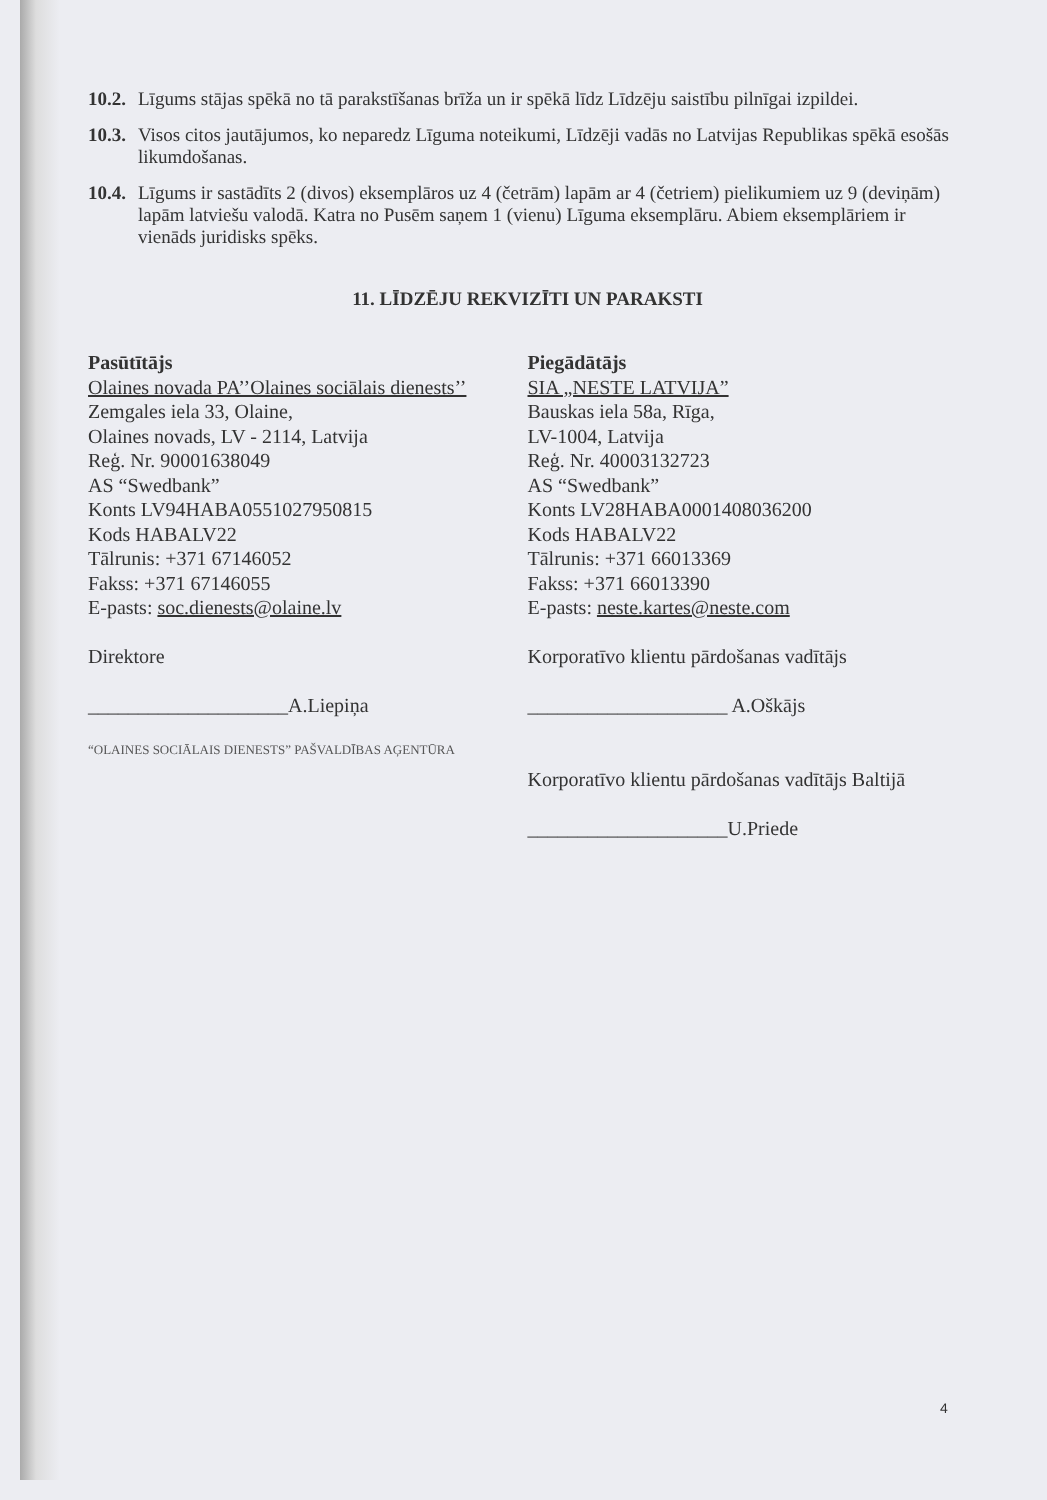10.2. Līgums stājas spēkā no tā parakstīšanas brīža un ir spēkā līdz Līdzēju saistību pilnīgai izpildei.
10.3. Visos citos jautājumos, ko neparedz Līguma noteikumi, Līdzēji vadās no Latvijas Republikas spēkā esošās likumdošanas.
10.4. Līgums ir sastādīts 2 (divos) eksemplāros uz 4 (četrām) lapām ar 4 (četriem) pielikumiem uz 9 (deviņām) lapām latviešu valodā. Katra no Pusēm saņem 1 (vienu) Līguma eksemplāru. Abiem eksemplāriem ir vienāds juridisks spēks.
11. LĪDZĒJU REKVIZĪTI UN PARAKSTI
Pasūtītājs
Olaines novada PA’’Olaines sociālais dienests’’
Zemgales iela 33, Olaine,
Olaines novads, LV - 2114, Latvija
Reģ. Nr. 90001638049
AS “Swedbank”
Konts LV94HABA0551027950815
Kods HABALV22
Tālrunis: +371 67146052
Fakss: +371 67146055
E-pasts: soc.dienests@olaine.lv
Direktore
____________________A.Liepiņa
“OLAINES SOCIĀLAIS DIENESTS” PAŠVALDĪBAS AĢENTŪRA
Piegādātājs
SIA „NESTE LATVIJA”
Bauskas iela 58a, Rīga,
LV-1004, Latvija
Reģ. Nr. 40003132723
AS “Swedbank”
Konts LV28HABA0001408036200
Kods HABALV22
Tālrunis: +371 66013369
Fakss: +371 66013390
E-pasts: neste.kartes@neste.com
Korporatīvo klientu pārdošanas vadītājs
____________________ A.Oškājs
Korporatīvo klientu pārdošanas vadītājs Baltijā
____________________U.Priede
4